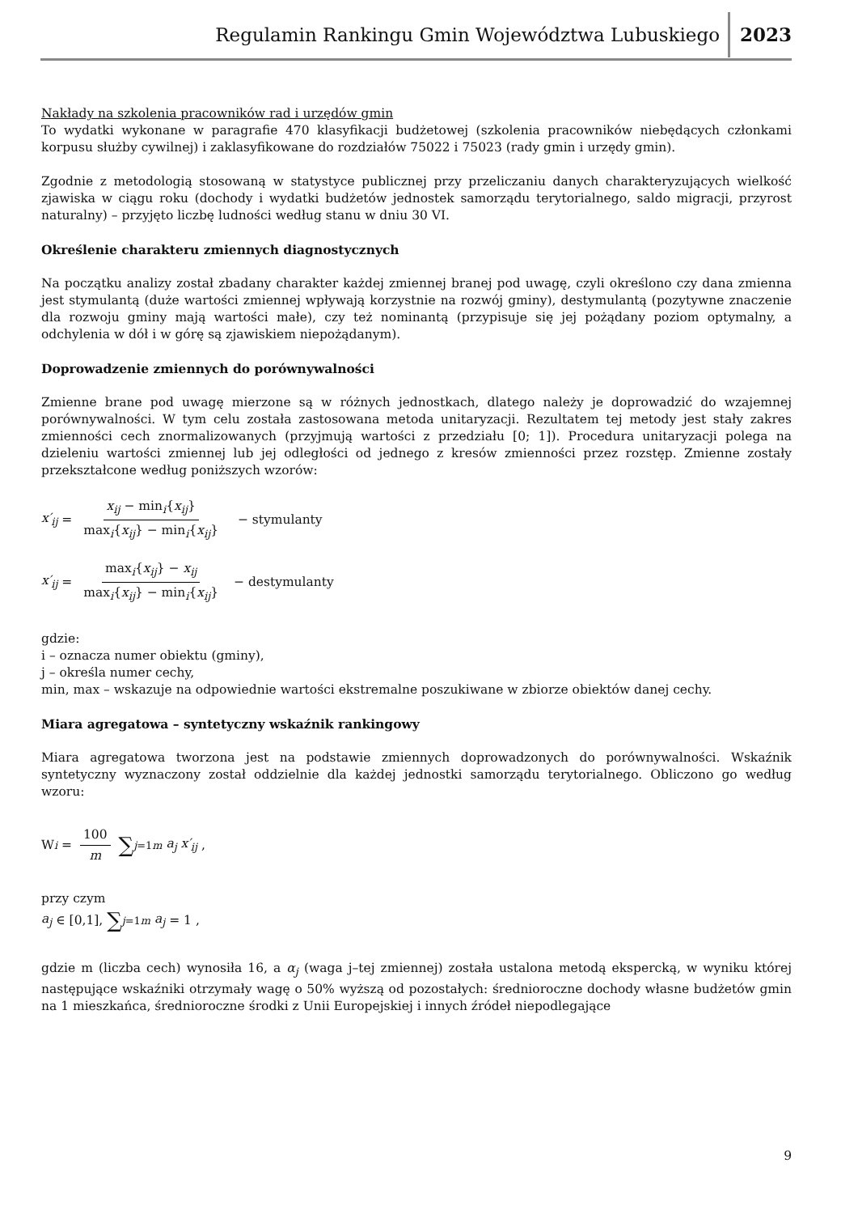Regulamin Rankingu Gmin Województwa Lubuskiego 2023
Nakłady na szkolenia pracowników rad i urzędów gmin
To wydatki wykonane w paragrafie 470 klasyfikacji budżetowej (szkolenia pracowników niebędących członkami korpusu służby cywilnej) i zaklasyfikowane do rozdziałów 75022 i 75023 (rady gmin i urzędy gmin).
Zgodnie z metodologią stosowaną w statystyce publicznej przy przeliczaniu danych charakteryzujących wielkość zjawiska w ciągu roku (dochody i wydatki budżetów jednostek samorządu terytorialnego, saldo migracji, przyrost naturalny) – przyjęto liczbę ludności według stanu w dniu 30 VI.
Określenie charakteru zmiennych diagnostycznych
Na początku analizy został zbadany charakter każdej zmiennej branej pod uwagę, czyli określono czy dana zmienna jest stymulantą (duże wartości zmiennej wpływają korzystnie na rozwój gminy), destymulantą (pozytywne znaczenie dla rozwoju gminy mają wartości małe), czy też nominantą (przypisuje się jej pożądany poziom optymalny, a odchylenia w dół i w górę są zjawiskiem niepożądanym).
Doprowadzenie zmiennych do porównywalności
Zmienne brane pod uwagę mierzone są w różnych jednostkach, dlatego należy je doprowadzić do wzajemnej porównywalności. W tym celu została zastosowana metoda unitaryzacji. Rezultatem tej metody jest stały zakres zmienności cech znormalizowanych (przyjmują wartości z przedziału [0; 1]). Procedura unitaryzacji polega na dzieleniu wartości zmiennej lub jej odległości od jednego z kresów zmienności przez rozstęp. Zmienne zostały przekształcone według poniższych wzorów:
x′<sub>ij</sub> = x<sub>ij</sub> − min<sub>i</sub>{x<sub>ij</sub>} max<sub>i</sub>{x<sub>ij</sub>} − min<sub>i</sub>{x<sub>ij</sub>} − stymulanty
x′<sub>ij</sub> = max<sub>i</sub>{x<sub>ij</sub>} − x<sub>ij</sub> max<sub>i</sub>{x<sub>ij</sub>} − min<sub>i</sub>{x<sub>ij</sub>} − destymulanty
gdzie:
i – oznacza numer obiektu (gminy),
j – określa numer cechy,
min, max – wskazuje na odpowiednie wartości ekstremalne poszukiwane w zbiorze obiektów danej cechy.
Miara agregatowa – syntetyczny wskaźnik rankingowy
Miara agregatowa tworzona jest na podstawie zmiennych doprowadzonych do porównywalności. Wskaźnik syntetyczny wyznaczony został oddzielnie dla każdej jednostki samorządu terytorialnego. Obliczono go według wzoru:
W<sub>i</sub> = 100 m ∑<sub>j=1</sub><sup>m</sup> a<sub>j</sub> x′<sub>ij</sub> ,
przy czym
a<sub>j</sub> ∈ [0,1], ∑<sub>j=1</sub><sup>m</sup> a<sub>j</sub> = 1 ,
gdzie m (liczba cech) wynosiła 16, a α<sub>j</sub> (waga j–tej zmiennej) została ustalona metodą ekspercką, w wyniku której następujące wskaźniki otrzymały wagę o 50% wyższą od pozostałych: średnioroczne dochody własne budżetów gmin na 1 mieszkańca, średnioroczne środki z Unii Europejskiej i innych źródeł niepodlegające
9